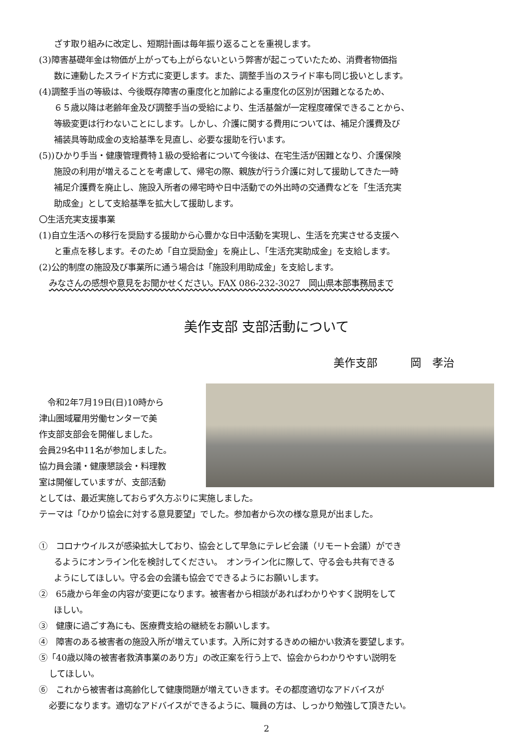ざす取り組みに改定し、短期計画は毎年振り返ることを重視します。
(3)障害基礎年金は物価が上がっても上がらないという弊害が起こっていたため、消費者物価指
数に連動したスライド方式に変更します。また、調整手当のスライド率も同じ扱いとします。
(4)調整手当の等級は、今後既存障害の重度化と加齢による重度化の区別が困難となるため、
６５歳以降は老齢年金及び調整手当の受給により、生活基盤が一定程度確保できることから、
等級変更は行わないことにします。しかし、介護に関する費用については、補足介護費及び
補装具等助成金の支給基準を見直し、必要な援助を行います。
(5))ひかり手当・健康管理費特１級の受給者について今後は、在宅生活が困難となり、介護保険
施設の利用が増えることを考慮して、帰宅の際、親族が行う介護に対して援助してきた一時
補足介護費を廃止し、施設入所者の帰宅時や日中活動での外出時の交通費などを「生活充実
助成金」として支給基準を拡大して援助します。
〇生活充実支援事業
(1)自立生活への移行を奨励する援助から心豊かな日中活動を実現し、生活を充実させる支援へ
と重点を移します。そのため「自立奨励金」を廃止し、「生活充実助成金」を支給します。
(2)公的制度の施設及び事業所に通う場合は「施設利用助成金」を支給します。
みなさんの感想や意見をお聞かせください。FAX 086-232-3027　岡山県本部事務局まで
美作支部 支部活動について
美作支部　　　岡　孝治
　令和2年7月19日(日)10時から
津山圏域雇用労働センターで美
作支部支部会を開催しました。
会員29名中11名が参加しました。
協力員会議・健康懇談会・料理教
室は開催していますが、支部活動
としては、最近実施しておらず久方ぶりに実施しました。
テーマは「ひかり協会に対する意見要望」でした。参加者から次の様な意見が出ました。
①　コロナウイルスが感染拡大しており、協会として早急にテレビ会議（リモート会議）ができ
るようにオンライン化を検討してください。　オンライン化に際して、守る会も共有できる
ようにしてほしい。守る会の会議も協会でできるようにお願いします。
②　65歳から年金の内容が変更になります。被害者から相談があればわかりやすく説明をして
ほしい。
③　健康に過ごす為にも、医療費支給の継続をお願いします。
④　障害のある被害者の施設入所が増えています。入所に対するきめの細かい救済を要望します。
⑤「40歳以降の被害者救済事業のあり方」の改正案を行う上で、協会からわかりやすい説明を
してほしい。
⑥　これから被害者は高齢化して健康問題が増えていきます。その都度適切なアドバイスが
必要になります。適切なアドバイスができるように、職員の方は、しっかり勉強して頂きたい。
2